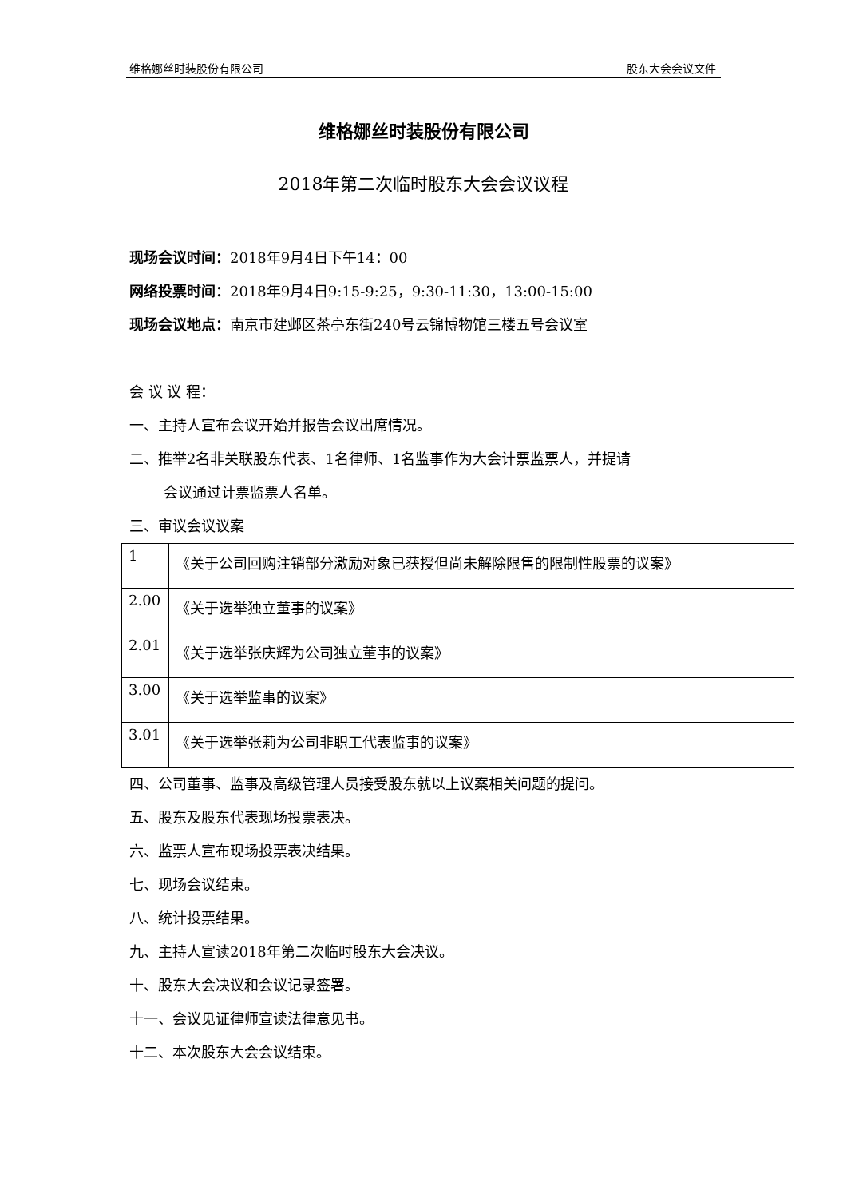维格娜丝时装股份有限公司 股东大会会议文件
维格娜丝时装股份有限公司
2018年第二次临时股东大会会议议程
现场会议时间：2018年9月4日下午14：00
网络投票时间：2018年9月4日9:15-9:25，9:30-11:30，13:00-15:00
现场会议地点：南京市建邺区茶亭东街240号云锦博物馆三楼五号会议室
会 议 议 程：
一、主持人宣布会议开始并报告会议出席情况。
二、推举2名非关联股东代表、1名律师、1名监事作为大会计票监票人，并提请
会议通过计票监票人名单。
三、审议会议议案
| 1 | 《关于公司回购注销部分激励对象已获授但尚未解除限售的限制性股票的议案》 |
| 2.00 | 《关于选举独立董事的议案》 |
| 2.01 | 《关于选举张庆辉为公司独立董事的议案》 |
| 3.00 | 《关于选举监事的议案》 |
| 3.01 | 《关于选举张莉为公司非职工代表监事的议案》 |
四、公司董事、监事及高级管理人员接受股东就以上议案相关问题的提问。
五、股东及股东代表现场投票表决。
六、监票人宣布现场投票表决结果。
七、现场会议结束。
八、统计投票结果。
九、主持人宣读2018年第二次临时股东大会决议。
十、股东大会决议和会议记录签署。
十一、会议见证律师宣读法律意见书。
十二、本次股东大会会议结束。